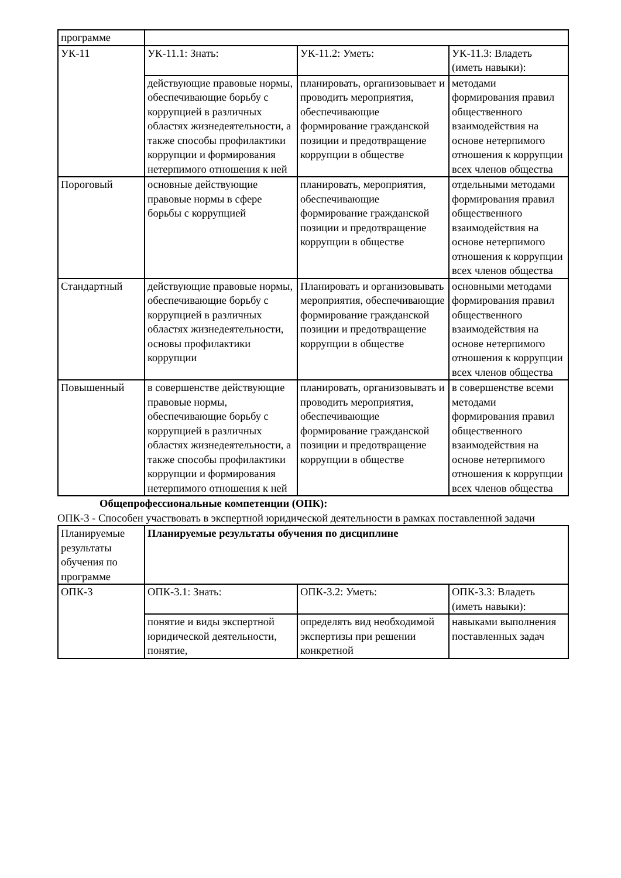| программе | | | |
| УК-11 | УК-11.1: Знать: | УК-11.2: Уметь: | УК-11.3: Владеть (иметь навыки): |
| | действующие правовые нормы, обеспечивающие борьбу с коррупцией в различных областях жизнедеятельности, а также способы профилактики коррупции и формирования нетерпимого отношения к ней | планировать, организовывает и проводить мероприятия, обеспечивающие формирование гражданской позиции и предотвращение коррупции в обществе | методами формирования правил общественного взаимодействия на основе нетерпимого отношения к коррупции всех членов общества |
| Пороговый | основные действующие правовые нормы в сфере борьбы с коррупцией | планировать, мероприятия, обеспечивающие формирование гражданской позиции и предотвращение коррупции в обществе | отдельными методами формирования правил общественного взаимодействия на основе нетерпимого отношения к коррупции всех членов общества |
| Стандартный | действующие правовые нормы, обеспечивающие борьбу с коррупцией в различных областях жизнедеятельности, основы профилактики коррупции | Планировать и организовывать мероприятия, обеспечивающие формирование гражданской позиции и предотвращение коррупции в обществе | основными методами формирования правил общественного взаимодействия на основе нетерпимого отношения к коррупции всех членов общества |
| Повышенный | в совершенстве действующие правовые нормы, обеспечивающие борьбу с коррупцией в различных областях жизнедеятельности, а также способы профилактики коррупции и формирования нетерпимого отношения к ней | планировать, организовывать и проводить мероприятия, обеспечивающие формирование гражданской позиции и предотвращение коррупции в обществе | в совершенстве всеми методами формирования правил общественного взаимодействия на основе нетерпимого отношения к коррупции всех членов общества |
Общепрофессиональные компетенции (ОПК):
ОПК-3 - Способен участвовать в экспертной юридической деятельности в рамках поставленной задачи
| Планируемые результаты обучения по программе | Планируемые результаты обучения по дисциплине | | |
| ОПК-3 | ОПК-3.1: Знать: | ОПК-3.2: Уметь: | ОПК-3.3: Владеть (иметь навыки): |
| | понятие и виды экспертной юридической деятельности, понятие, | определять вид необходимой экспертизы при решении конкретной | навыками выполнения поставленных задач |